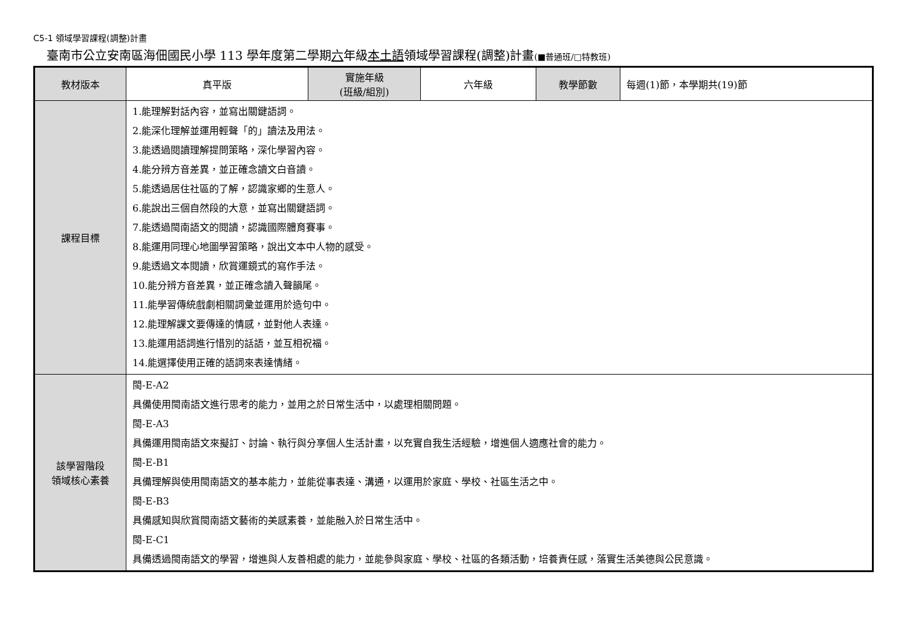C5-1 領域學習課程(調整)計畫
臺南市公立安南區海佃國民小學 113 學年度第二學期六年級本土語領域學習課程(調整)計畫(■普通班/□特教班)
| 教材版本 | 真平版 | 實施年級 (班級/組別) | 六年級 | 教學節數 | 每週(1)節，本學期共(19)節 |
| 課程目標 | 1.能理解對話內容，並寫出關鍵語詞。 2.能深化理解並運用輕聲「的」讀法及用法。 3.能透過閱讀理解提問策略，深化學習內容。 4.能分辨方音差異，並正確念讀文白音讀。 5.能透過居住社區的了解，認識家鄉的生意人。 6.能說出三個自然段的大意，並寫出關鍵語詞。 7.能透過閩南語文的閱讀，認識國際體育賽事。 8.能運用同理心地圖學習策略，說出文本中人物的感受。 9.能透過文本閱讀，欣賞運鏡式的寫作手法。 10.能分辨方音差異，並正確念讀入聲韻尾。 11.能學習傳統戲劇相關詞彙並運用於造句中。 12.能理解課文要傳達的情感，並對他人表達。 13.能運用語詞進行惜別的話語，並互相祝福。 14.能選擇使用正確的語詞來表達情緒。 | | | | |
| 該學習階段 領域核心素養 | 閩-E-A2 具備使用閩南語文進行思考的能力，並用之於日常生活中，以處理相關問題。 閩-E-A3 具備運用閩南語文來擬訂、討論、執行與分享個人生活計畫，以充實自我生活經驗，增進個人適應社會的能力。 閩-E-B1 具備理解與使用閩南語文的基本能力，並能從事表達、溝通，以運用於家庭、學校、社區生活之中。 閩-E-B3 具備感知與欣賞閩南語文藝術的美感素養，並能融入於日常生活中。 閩-E-C1 具備透過閩南語文的學習，增進與人友善相處的能力，並能參與家庭、學校、社區的各類活動，培養責任感，落實生活美德與公民意識。 | | | | |